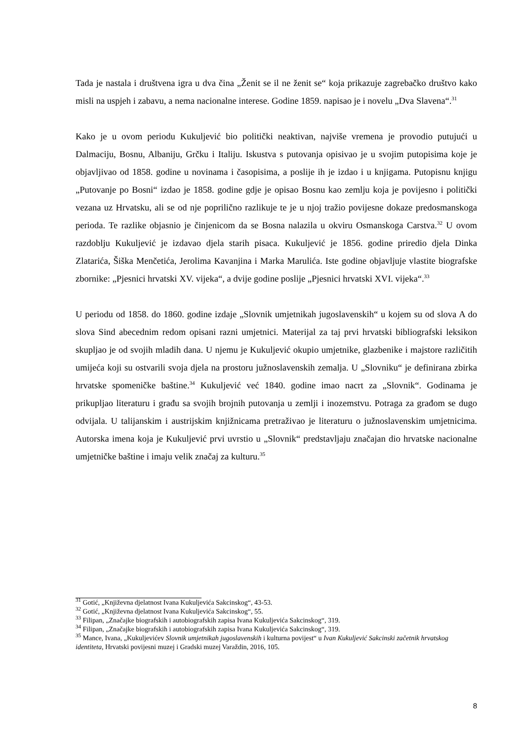Tada je nastala i društvena igra u dva čina „Ženit se il ne ženit se“ koja prikazuje zagrebačko društvo kako misli na uspjeh i zabavu, a nema nacionalne interese. Godine 1859. napisao je i novelu „Dva Slavena“.<sup>31</sup>
Kako je u ovom periodu Kukuljević bio politički neaktivan, najviše vremena je provodio putujući u Dalmaciju, Bosnu, Albaniju, Grčku i Italiju. Iskustva s putovanja opisivao je u svojim putopisima koje je objavljivao od 1858. godine u novinama i časopisima, a poslije ih je izdao i u knjigama. Putopisnu knjigu „Putovanje po Bosni“ izdao je 1858. godine gdje je opisao Bosnu kao zemlju koja je povijesno i politički vezana uz Hrvatsku, ali se od nje poprilično razlikuje te je u njoj tražio povijesne dokaze predosmanskoga perioda. Te razlike objasnio je činjenicom da se Bosna nalazila u okviru Osmanskoga Carstva.<sup>32</sup> U ovom razdoblju Kukuljević je izdavao djela starih pisaca. Kukuljević je 1856. godine priredio djela Dinka Zlatarića, Šiška Menčetića, Jerolima Kavanjina i Marka Marulića. Iste godine objavljuje vlastite biografske zbornike: „Pjesnici hrvatski XV. vijeka“, a dvije godine poslije „Pjesnici hrvatski XVI. vijeka“.<sup>33</sup>
U periodu od 1858. do 1860. godine izdaje „Slovnik umjetnikah jugoslavenskih“ u kojem su od slova A do slova Sind abecednim redom opisani razni umjetnici. Materijal za taj prvi hrvatski bibliografski leksikon skupljao je od svojih mladih dana. U njemu je Kukuljević okupio umjetnike, glazbenike i majstore različitih umijeća koji su ostvarili svoja djela na prostoru južnoslavenskih zemalja. U „Slovniku“ je definirana zbirka hrvatske spomeničke baštine.<sup>34</sup> Kukuljević već 1840. godine imao nacrt za „Slovnik“. Godinama je prikupljao literaturu i građu sa svojih brojnih putovanja u zemlji i inozemstvu. Potraga za građom se dugo odvijala. U talijanskim i austrijskim knjižnicama pretraživao je literaturu o južnoslavenskim umjetnicima. Autorska imena koja je Kukuljević prvi uvrstio u „Slovnik“ predstavljaju značajan dio hrvatske nacionalne umjetničke baštine i imaju velik značaj za kulturu.<sup>35</sup>
<sup>31</sup> Gotić, „Književna djelatnost Ivana Kukuljevića Sakcinskog“, 43-53.
<sup>32</sup> Gotić, „Književna djelatnost Ivana Kukuljevića Sakcinskog“, 55.
<sup>33</sup> Filipan, „Značajke biografskih i autobiografskih zapisa Ivana Kukuljevića Sakcinskog“, 319.
<sup>34</sup> Filipan, „Značajke biografskih i autobiografskih zapisa Ivana Kukuljevića Sakcinskog“, 319.
<sup>35</sup> Mance, Ivana, „Kukuljevićev Slovnik umjetnikah jugoslavenskih i kulturna povijest“ u Ivan Kukuljević Sakcinski začetnik hrvatskog identiteta, Hrvatski povijesni muzej i Gradski muzej Varaždin, 2016, 105.
8